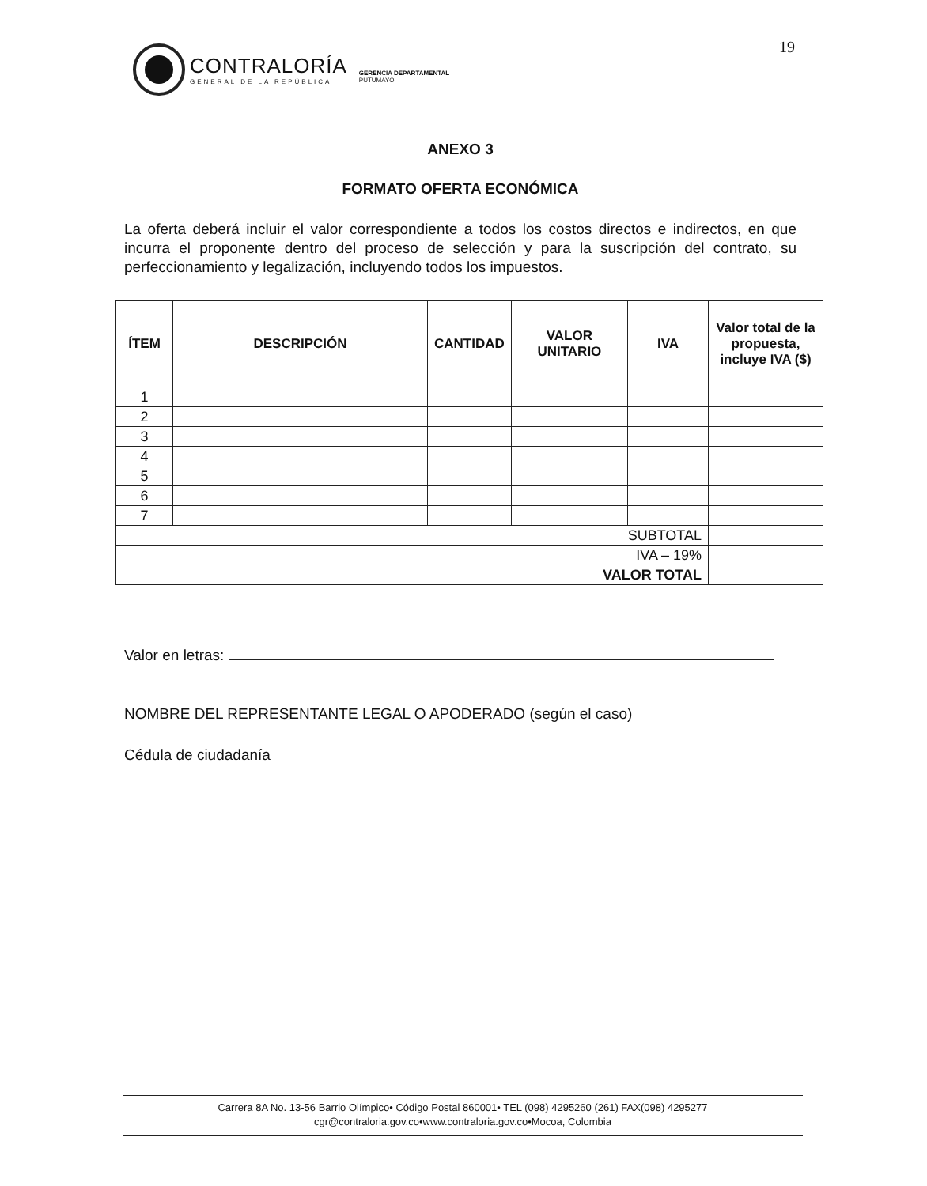19
CONTRALORÍA
GENERAL DE LA REPÚBLICA
GERENCIA DEPARTAMENTAL
PUTUMAYO
ANEXO 3
FORMATO OFERTA ECONÓMICA
La oferta deberá incluir el valor correspondiente a todos los costos directos e indirectos, en que incurra el proponente dentro del proceso de selección y para la suscripción del contrato, su perfeccionamiento y legalización, incluyendo todos los impuestos.
| ÍTEM | DESCRIPCIÓN | CANTIDAD | VALOR UNITARIO | IVA | Valor total de la propuesta, incluye IVA ($) |
| --- | --- | --- | --- | --- | --- |
| 1 | | | | | |
| 2 | | | | | |
| 3 | | | | | |
| 4 | | | | | |
| 5 | | | | | |
| 6 | | | | | |
| 7 | | | | | |
| SUBTOTAL | | | | | |
| IVA – 19% | | | | | |
| VALOR TOTAL | | | | | |
Valor en letras:
NOMBRE DEL REPRESENTANTE LEGAL O APODERADO (según el caso)
Cédula de ciudadanía
Carrera 8A No. 13-56 Barrio Olímpico• Código Postal 860001• TEL (098) 4295260 (261) FAX(098) 4295277
cgr@contraloria.gov.co•www.contraloria.gov.co•Mocoa, Colombia